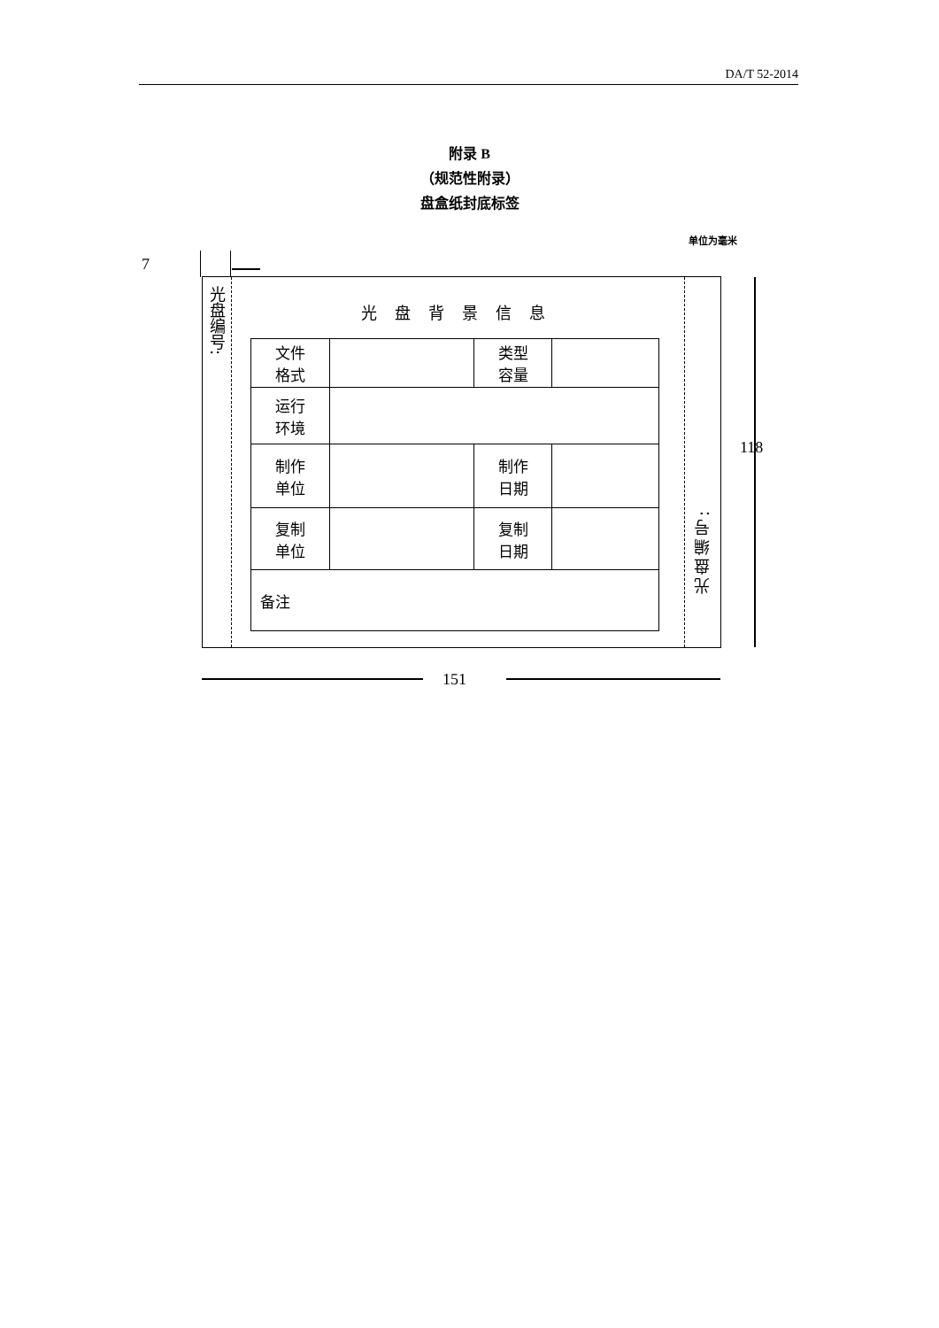DA/T 52-2014
附录 B
（规范性附录）
盘盒纸封底标签
单位为毫米
7
光盘编号:
光盘背景信息
| 文件 格式 | | 类型 容量 | |
| 运行 环境 | | | |
| 制作 单位 | | 制作 日期 | |
| 复制 单位 | | 复制 日期 | |
| 备注 | | | |
光盘编号:
118
151